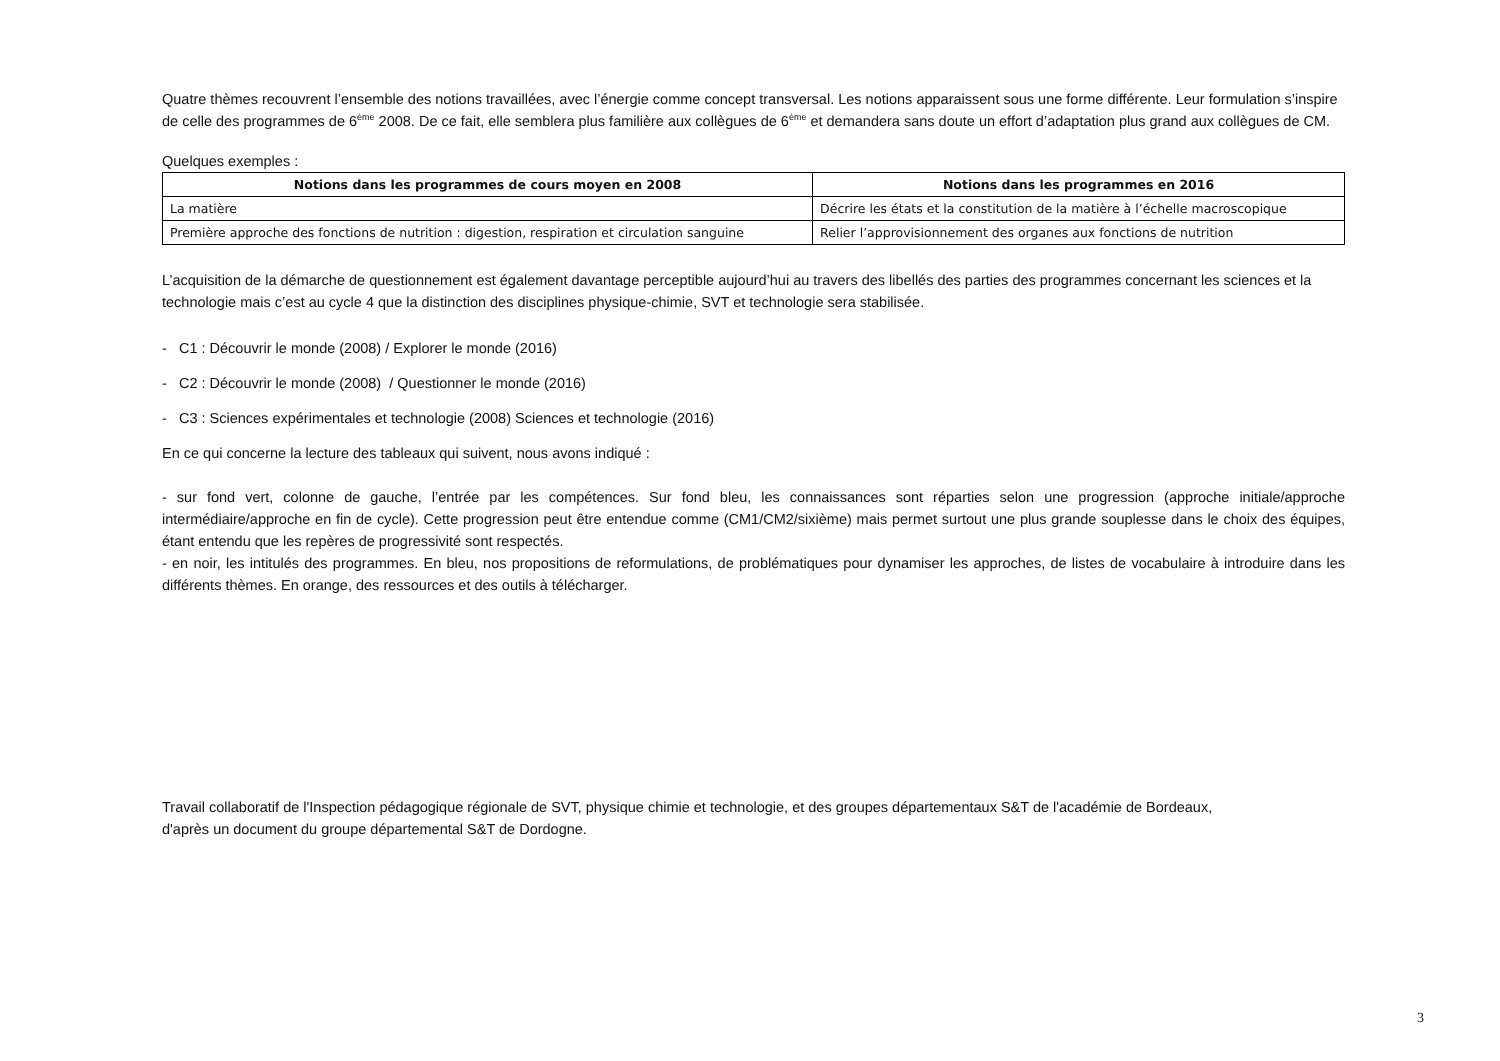Quatre thèmes recouvrent l’ensemble des notions travaillées, avec l’énergie comme concept transversal. Les notions apparaissent sous une forme différente. Leur formulation s’inspire de celle des programmes de 6<sup>ème</sup> 2008. De ce fait, elle semblera plus familière aux collègues de 6<sup>ème</sup> et demandera sans doute un effort d’adaptation plus grand aux collègues de CM.
Quelques exemples :
| Notions dans les programmes de cours moyen en 2008 | Notions dans les programmes en 2016 |
| --- | --- |
| La matière | Décrire les états et la constitution de la matière à l’échelle macroscopique |
| Première approche des fonctions de nutrition : digestion, respiration et circulation sanguine | Relier l’approvisionnement des organes aux fonctions de nutrition |
L’acquisition de la démarche de questionnement est également davantage perceptible aujourd’hui au travers des libellés des parties des programmes concernant les sciences et la technologie mais c’est au cycle 4 que la distinction des disciplines physique-chimie, SVT et technologie sera stabilisée.
- C1 : Découvrir le monde (2008) / Explorer le monde (2016)
- C2 : Découvrir le monde (2008) / Questionner le monde (2016)
- C3 : Sciences expérimentales et technologie (2008) Sciences et technologie (2016)
En ce qui concerne la lecture des tableaux qui suivent, nous avons indiqué :
- sur fond vert, colonne de gauche, l’entrée par les compétences. Sur fond bleu, les connaissances sont réparties selon une progression (approche initiale/approche intermédiaire/approche en fin de cycle). Cette progression peut être entendue comme (CM1/CM2/sixième) mais permet surtout une plus grande souplesse dans le choix des équipes, étant entendu que les repères de progressivité sont respectés.
- en noir, les intitulés des programmes. En bleu, nos propositions de reformulations, de problématiques pour dynamiser les approches, de listes de vocabulaire à introduire dans les différents thèmes. En orange, des ressources et des outils à télécharger.
Travail collaboratif de l'Inspection pédagogique régionale de SVT, physique chimie et technologie, et des groupes départementaux S&T de l'académie de Bordeaux,
d'après un document du groupe départemental S&T de Dordogne.
3